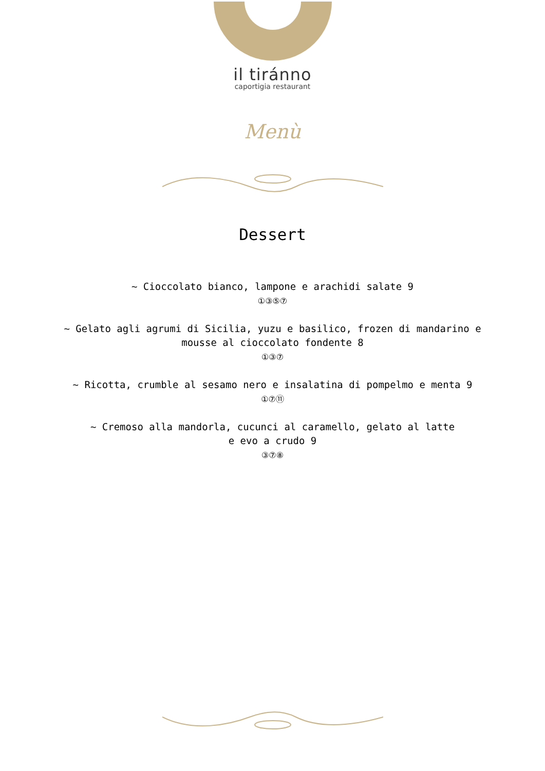il tiránno
caportigia restaurant
Menù
Dessert
~ Cioccolato bianco, lampone e arachidi salate 9
①③⑤⑦
~ Gelato agli agrumi di Sicilia, yuzu e basilico, frozen di mandarino e mousse al cioccolato fondente 8
①③⑦
~ Ricotta, crumble al sesamo nero e insalatina di pompelmo e menta 9
①⑦⑪
~ Cremoso alla mandorla, cucunci al caramello, gelato al latte
e evo a crudo 9
③⑦⑧